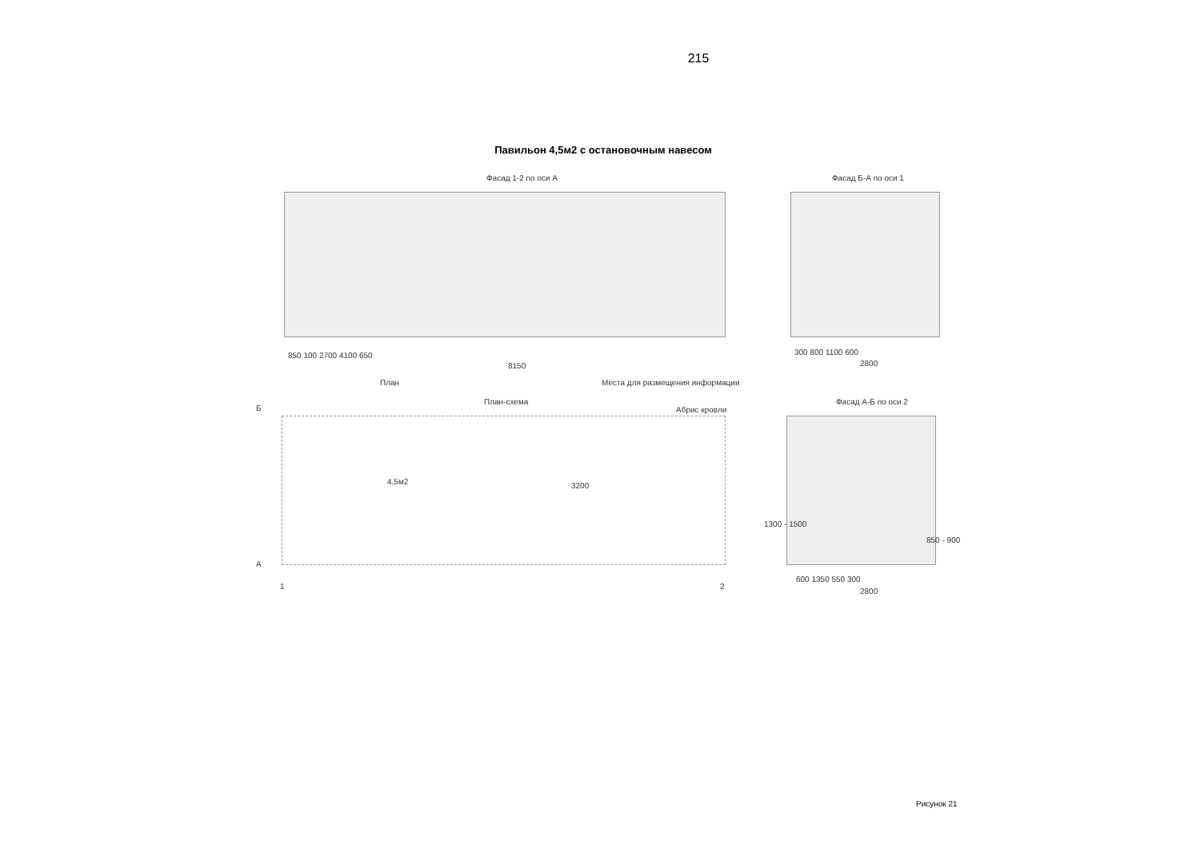215
Павильон 4,5м2 с остановочным навесом
Фасад 1-2 по оси А
850 100 2700 4100 650
8150
Фасад Б-А по оси 1
300 800 1100 600
2800
План
Места для размещения информации
План-схема
Абрис кровли
4,5м2 3200
Б
А
1 2
Фасад А-Б по оси 2
1300 - 1500
850 - 900
600 1350 550 300
2800
Рисунок 21